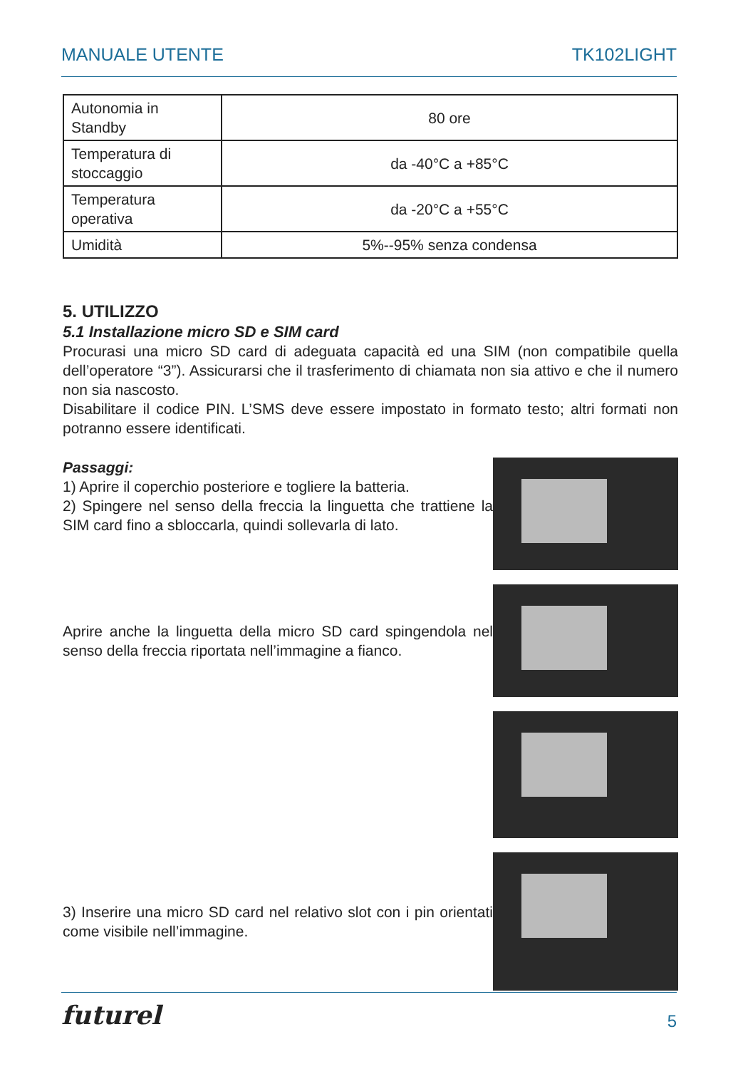MANUALE UTENTE TK102LIGHT
| Autonomia in Standby | 80 ore |
| Temperatura di stoccaggio | da -40°C a +85°C |
| Temperatura operativa | da -20°C a +55°C |
| Umidità | 5%--95% senza condensa |
5. UTILIZZO
5.1 Installazione micro SD e SIM card
Procurasi una micro SD card di adeguata capacità ed una SIM (non compatibile quella dell’operatore “3”). Assicurarsi che il trasferimento di chiamata non sia attivo e che il numero non sia nascosto.
Disabilitare il codice PIN. L’SMS deve essere impostato in formato testo; altri formati non potranno essere identificati.
Passaggi:
1) Aprire il coperchio posteriore e togliere la batteria.
2) Spingere nel senso della freccia la linguetta che trattiene la SIM card fino a sbloccarla, quindi sollevarla di lato.
Aprire anche la linguetta della micro SD card spingendola nel senso della freccia riportata nell’immagine a fianco.
3) Inserire una micro SD card nel relativo slot con i pin orientati come visibile nell’immagine.
futurel 5